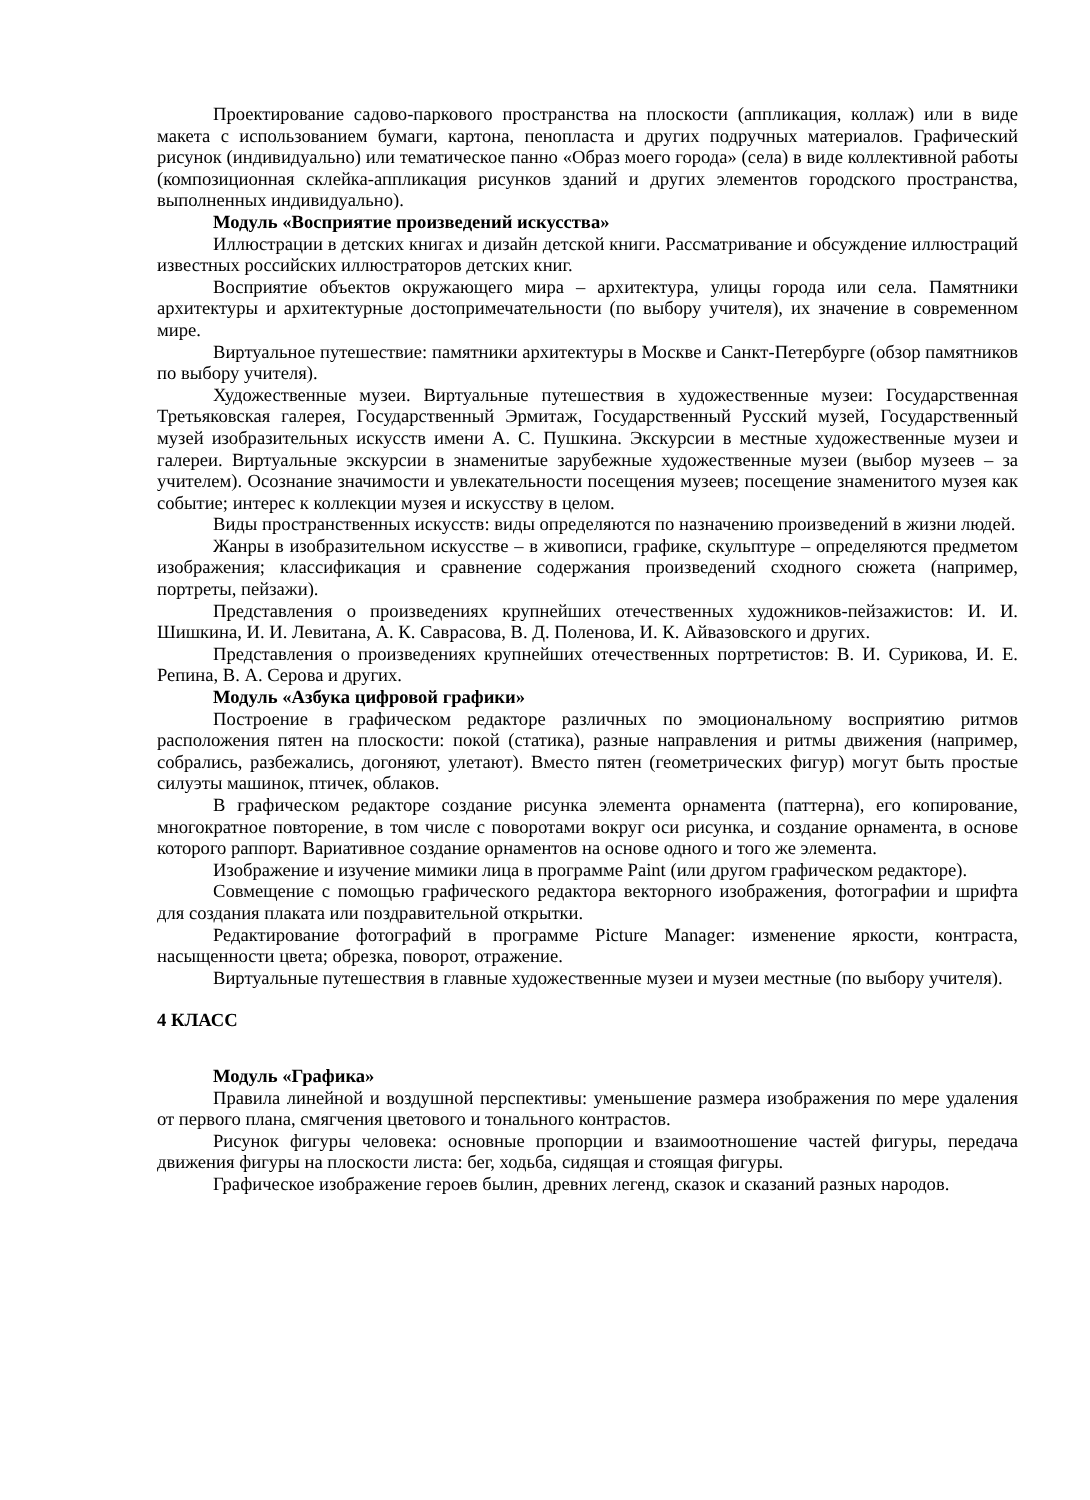Проектирование садово-паркового пространства на плоскости (аппликация, коллаж) или в виде макета с использованием бумаги, картона, пенопласта и других подручных материалов. Графический рисунок (индивидуально) или тематическое панно «Образ моего города» (села) в виде коллективной работы (композиционная склейка-аппликация рисунков зданий и других элементов городского пространства, выполненных индивидуально).
Модуль «Восприятие произведений искусства»
Иллюстрации в детских книгах и дизайн детской книги. Рассматривание и обсуждение иллюстраций известных российских иллюстраторов детских книг.
Восприятие объектов окружающего мира – архитектура, улицы города или села. Памятники архитектуры и архитектурные достопримечательности (по выбору учителя), их значение в современном мире.
Виртуальное путешествие: памятники архитектуры в Москве и Санкт-Петербурге (обзор памятников по выбору учителя).
Художественные музеи. Виртуальные путешествия в художественные музеи: Государственная Третьяковская галерея, Государственный Эрмитаж, Государственный Русский музей, Государственный музей изобразительных искусств имени А. С. Пушкина. Экскурсии в местные художественные музеи и галереи. Виртуальные экскурсии в знаменитые зарубежные художественные музеи (выбор музеев – за учителем). Осознание значимости и увлекательности посещения музеев; посещение знаменитого музея как событие; интерес к коллекции музея и искусству в целом.
Виды пространственных искусств: виды определяются по назначению произведений в жизни людей.
Жанры в изобразительном искусстве – в живописи, графике, скульптуре – определяются предметом изображения; классификация и сравнение содержания произведений сходного сюжета (например, портреты, пейзажи).
Представления о произведениях крупнейших отечественных художников-пейзажистов: И. И. Шишкина, И. И. Левитана, А. К. Саврасова, В. Д. Поленова, И. К. Айвазовского и других.
Представления о произведениях крупнейших отечественных портретистов: В. И. Сурикова, И. Е. Репина, В. А. Серова и других.
Модуль «Азбука цифровой графики»
Построение в графическом редакторе различных по эмоциональному восприятию ритмов расположения пятен на плоскости: покой (статика), разные направления и ритмы движения (например, собрались, разбежались, догоняют, улетают). Вместо пятен (геометрических фигур) могут быть простые силуэты машинок, птичек, облаков.
В графическом редакторе создание рисунка элемента орнамента (паттерна), его копирование, многократное повторение, в том числе с поворотами вокруг оси рисунка, и создание орнамента, в основе которого раппорт. Вариативное создание орнаментов на основе одного и того же элемента.
Изображение и изучение мимики лица в программе Paint (или другом графическом редакторе).
Совмещение с помощью графического редактора векторного изображения, фотографии и шрифта для создания плаката или поздравительной открытки.
Редактирование фотографий в программе Picture Manager: изменение яркости, контраста, насыщенности цвета; обрезка, поворот, отражение.
Виртуальные путешествия в главные художественные музеи и музеи местные (по выбору учителя).
4 КЛАСС
Модуль «Графика»
Правила линейной и воздушной перспективы: уменьшение размера изображения по мере удаления от первого плана, смягчения цветового и тонального контрастов.
Рисунок фигуры человека: основные пропорции и взаимоотношение частей фигуры, передача движения фигуры на плоскости листа: бег, ходьба, сидящая и стоящая фигуры.
Графическое изображение героев былин, древних легенд, сказок и сказаний разных народов.